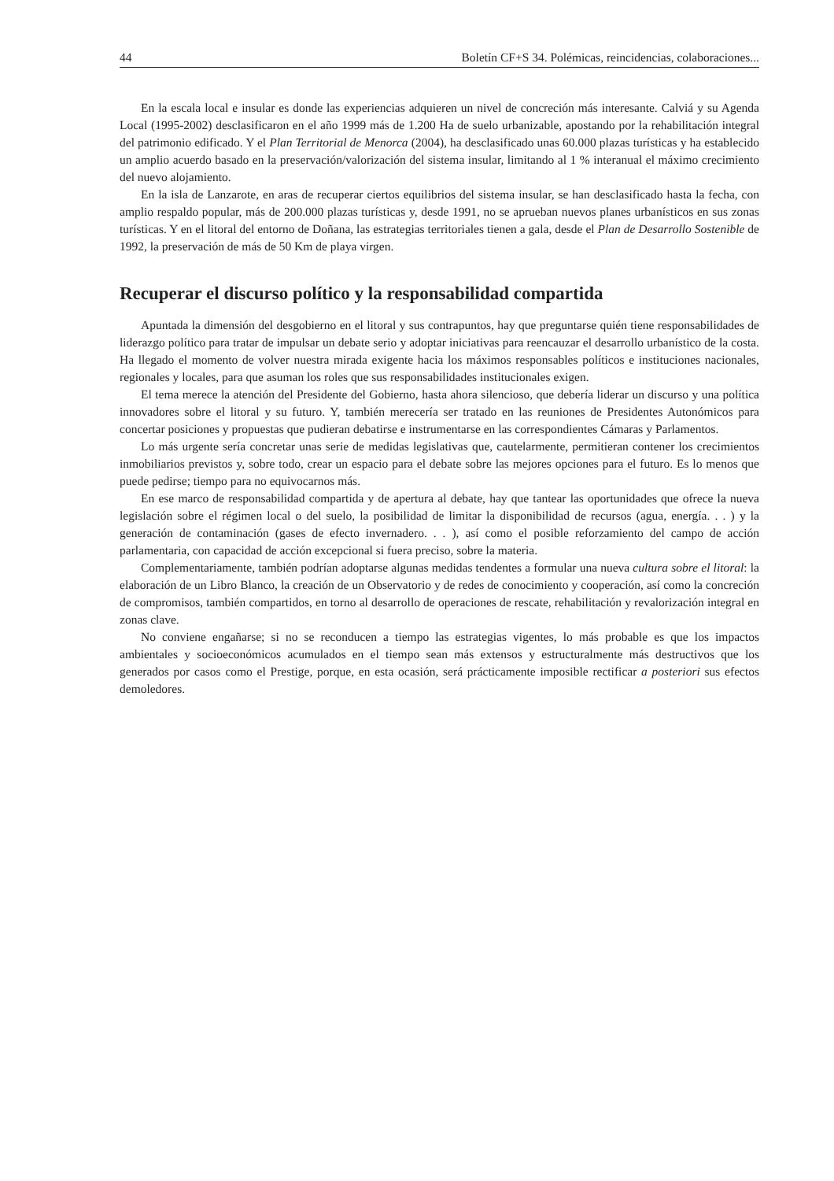44 Boletín CF+S 34. Polémicas, reincidencias, colaboraciones...
En la escala local e insular es donde las experiencias adquieren un nivel de concreción más interesante. Calviá y su Agenda Local (1995-2002) desclasificaron en el año 1999 más de 1.200 Ha de suelo urbanizable, apostando por la rehabilitación integral del patrimonio edificado. Y el Plan Territorial de Menorca (2004), ha desclasificado unas 60.000 plazas turísticas y ha establecido un amplio acuerdo basado en la preservación/valorización del sistema insular, limitando al 1 % interanual el máximo crecimiento del nuevo alojamiento.
En la isla de Lanzarote, en aras de recuperar ciertos equilibrios del sistema insular, se han desclasificado hasta la fecha, con amplio respaldo popular, más de 200.000 plazas turísticas y, desde 1991, no se aprueban nuevos planes urbanísticos en sus zonas turísticas. Y en el litoral del entorno de Doñana, las estrategias territoriales tienen a gala, desde el Plan de Desarrollo Sostenible de 1992, la preservación de más de 50 Km de playa virgen.
Recuperar el discurso político y la responsabilidad compartida
Apuntada la dimensión del desgobierno en el litoral y sus contrapuntos, hay que preguntarse quién tiene responsabilidades de liderazgo político para tratar de impulsar un debate serio y adoptar iniciativas para reencauzar el desarrollo urbanístico de la costa. Ha llegado el momento de volver nuestra mirada exigente hacia los máximos responsables políticos e instituciones nacionales, regionales y locales, para que asuman los roles que sus responsabilidades institucionales exigen.
El tema merece la atención del Presidente del Gobierno, hasta ahora silencioso, que debería liderar un discurso y una política innovadores sobre el litoral y su futuro. Y, también merecería ser tratado en las reuniones de Presidentes Autonómicos para concertar posiciones y propuestas que pudieran debatirse e instrumentarse en las correspondientes Cámaras y Parlamentos.
Lo más urgente sería concretar unas serie de medidas legislativas que, cautelarmente, permitieran contener los crecimientos inmobiliarios previstos y, sobre todo, crear un espacio para el debate sobre las mejores opciones para el futuro. Es lo menos que puede pedirse; tiempo para no equivocarnos más.
En ese marco de responsabilidad compartida y de apertura al debate, hay que tantear las oportunidades que ofrece la nueva legislación sobre el régimen local o del suelo, la posibilidad de limitar la disponibilidad de recursos (agua, energía. . . ) y la generación de contaminación (gases de efecto invernadero. . . ), así como el posible reforzamiento del campo de acción parlamentaria, con capacidad de acción excepcional si fuera preciso, sobre la materia.
Complementariamente, también podrían adoptarse algunas medidas tendentes a formular una nueva cultura sobre el litoral: la elaboración de un Libro Blanco, la creación de un Observatorio y de redes de conocimiento y cooperación, así como la concreción de compromisos, también compartidos, en torno al desarrollo de operaciones de rescate, rehabilitación y revalorización integral en zonas clave.
No conviene engañarse; si no se reconducen a tiempo las estrategias vigentes, lo más probable es que los impactos ambientales y socioeconómicos acumulados en el tiempo sean más extensos y estructuralmente más destructivos que los generados por casos como el Prestige, porque, en esta ocasión, será prácticamente imposible rectificar a posteriori sus efectos demoledores.